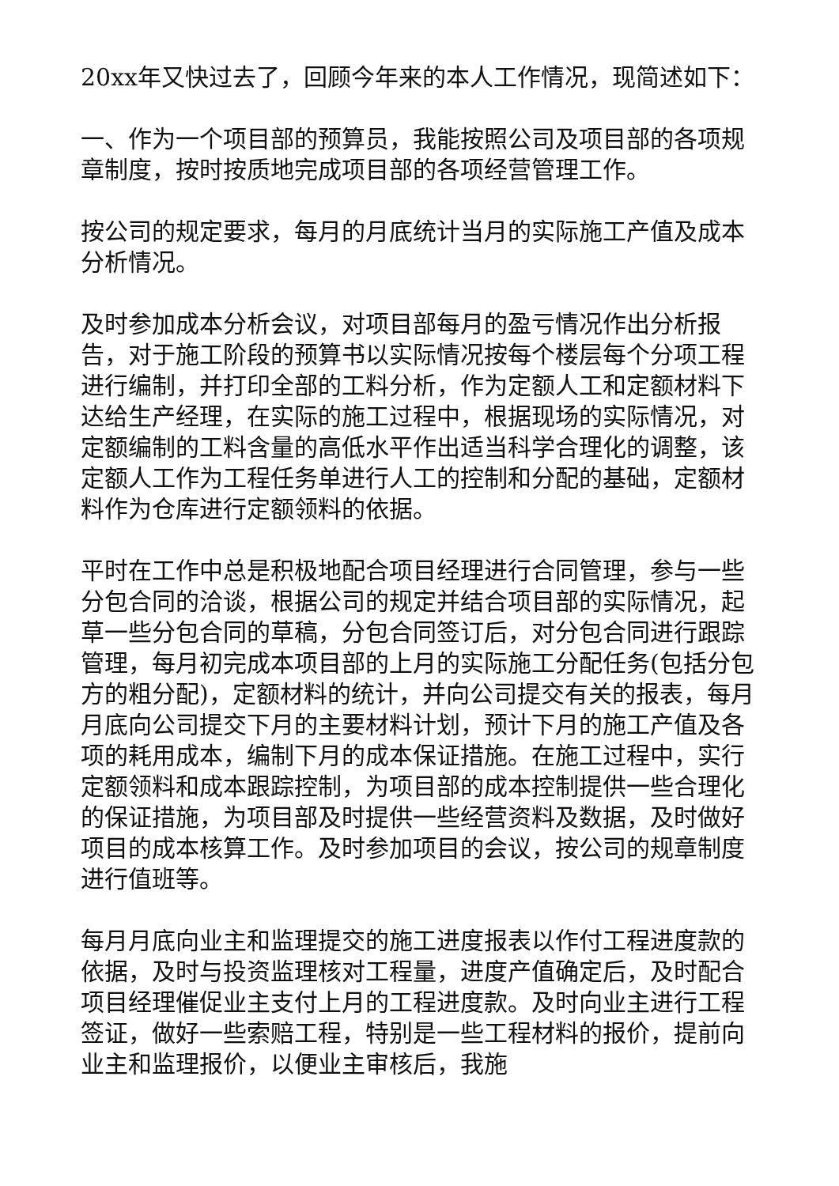20xx年又快过去了，回顾今年来的本人工作情况，现简述如下：
一、作为一个项目部的预算员，我能按照公司及项目部的各项规章制度，按时按质地完成项目部的各项经营管理工作。
按公司的规定要求，每月的月底统计当月的实际施工产值及成本分析情况。
及时参加成本分析会议，对项目部每月的盈亏情况作出分析报告，对于施工阶段的预算书以实际情况按每个楼层每个分项工程进行编制，并打印全部的工料分析，作为定额人工和定额材料下达给生产经理，在实际的施工过程中，根据现场的实际情况，对定额编制的工料含量的高低水平作出适当科学合理化的调整，该定额人工作为工程任务单进行人工的控制和分配的基础，定额材料作为仓库进行定额领料的依据。
平时在工作中总是积极地配合项目经理进行合同管理，参与一些分包合同的洽谈，根据公司的规定并结合项目部的实际情况，起草一些分包合同的草稿，分包合同签订后，对分包合同进行跟踪管理，每月初完成本项目部的上月的实际施工分配任务(包括分包方的粗分配)，定额材料的统计，并向公司提交有关的报表，每月月底向公司提交下月的主要材料计划，预计下月的施工产值及各项的耗用成本，编制下月的成本保证措施。在施工过程中，实行定额领料和成本跟踪控制，为项目部的成本控制提供一些合理化的保证措施，为项目部及时提供一些经营资料及数据，及时做好项目的成本核算工作。及时参加项目的会议，按公司的规章制度进行值班等。
每月月底向业主和监理提交的施工进度报表以作付工程进度款的依据，及时与投资监理核对工程量，进度产值确定后，及时配合项目经理催促业主支付上月的工程进度款。及时向业主进行工程签证，做好一些索赔工程，特别是一些工程材料的报价，提前向业主和监理报价，以便业主审核后，我施